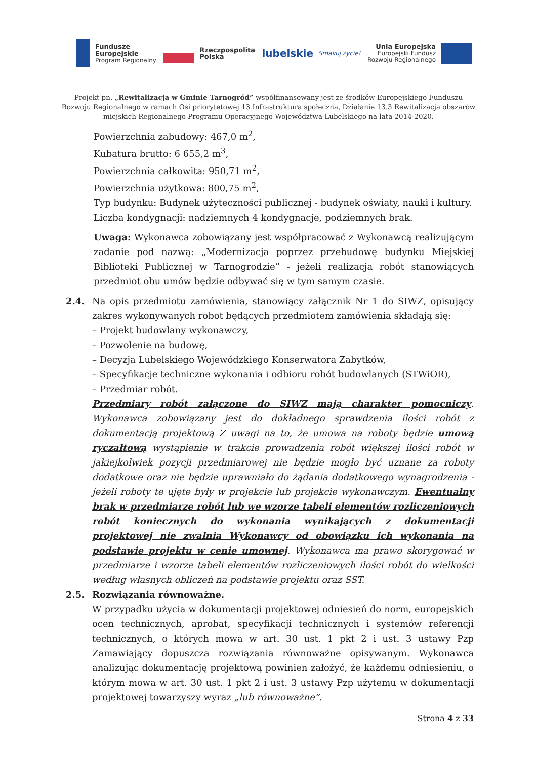Fundusze
Europejskie
Program Regionalny
Rzeczpospolita
Polska
lubelskie Smakuj życie!
Unia Europejska
Europejski Fundusz
Rozwoju Regionalnego
Projekt pn. „Rewitalizacja w Gminie Tarnogród” współfinansowany jest ze środków Europejskiego Funduszu Rozwoju Regionalnego w ramach Osi priorytetowej 13 Infrastruktura społeczna, Działanie 13.3 Rewitalizacja obszarów miejskich Regionalnego Programu Operacyjnego Województwa Lubelskiego na lata 2014-2020.
Powierzchnia zabudowy: 467,0 m<sup>2</sup>,
Kubatura brutto: 6 655,2 m<sup>3</sup>,
Powierzchnia całkowita: 950,71 m<sup>2</sup>,
Powierzchnia użytkowa: 800,75 m<sup>2</sup>,
Typ budynku: Budynek użyteczności publicznej - budynek oświaty, nauki i kultury.
Liczba kondygnacji: nadziemnych 4 kondygnacje, podziemnych brak.
Uwaga: Wykonawca zobowiązany jest współpracować z Wykonawcą realizującym zadanie pod nazwą: „Modernizacja poprzez przebudowę budynku Miejskiej Biblioteki Publicznej w Tarnogrodzie” - jeżeli realizacja robót stanowiących przedmiot obu umów będzie odbywać się w tym samym czasie.
2.4. Na opis przedmiotu zamówienia, stanowiący załącznik Nr 1 do SIWZ, opisujący zakres wykonywanych robot będących przedmiotem zamówienia składają się:
– Projekt budowlany wykonawczy,
– Pozwolenie na budowę,
– Decyzja Lubelskiego Wojewódzkiego Konserwatora Zabytków,
– Specyfikacje techniczne wykonania i odbioru robót budowlanych (STWiOR),
– Przedmiar robót.
Przedmiary robót załączone do SIWZ mają charakter pomocniczy. Wykonawca zobowiązany jest do dokładnego sprawdzenia ilości robót z dokumentacją projektową Z uwagi na to, że umowa na roboty będzie umową ryczałtową wystąpienie w trakcie prowadzenia robót większej ilości robót w jakiejkolwiek pozycji przedmiarowej nie będzie mogło być uznane za roboty dodatkowe oraz nie będzie uprawniało do żądania dodatkowego wynagrodzenia - jeżeli roboty te ujęte były w projekcie lub projekcie wykonawczym. Ewentualny brak w przedmiarze robót lub we wzorze tabeli elementów rozliczeniowych robót koniecznych do wykonania wynikających z dokumentacji projektowej nie zwalnia Wykonawcy od obowiązku ich wykonania na podstawie projektu w cenie umownej. Wykonawca ma prawo skorygować w przedmiarze i wzorze tabeli elementów rozliczeniowych ilości robót do wielkości według własnych obliczeń na podstawie projektu oraz SST.
2.5. Rozwiązania równoważne.
W przypadku użycia w dokumentacji projektowej odniesień do norm, europejskich ocen technicznych, aprobat, specyfikacji technicznych i systemów referencji technicznych, o których mowa w art. 30 ust. 1 pkt 2 i ust. 3 ustawy Pzp Zamawiający dopuszcza rozwiązania równoważne opisywanym. Wykonawca analizując dokumentację projektową powinien założyć, że każdemu odniesieniu, o którym mowa w art. 30 ust. 1 pkt 2 i ust. 3 ustawy Pzp użytemu w dokumentacji projektowej towarzyszy wyraz „lub równoważne”.
Strona 4 z 33